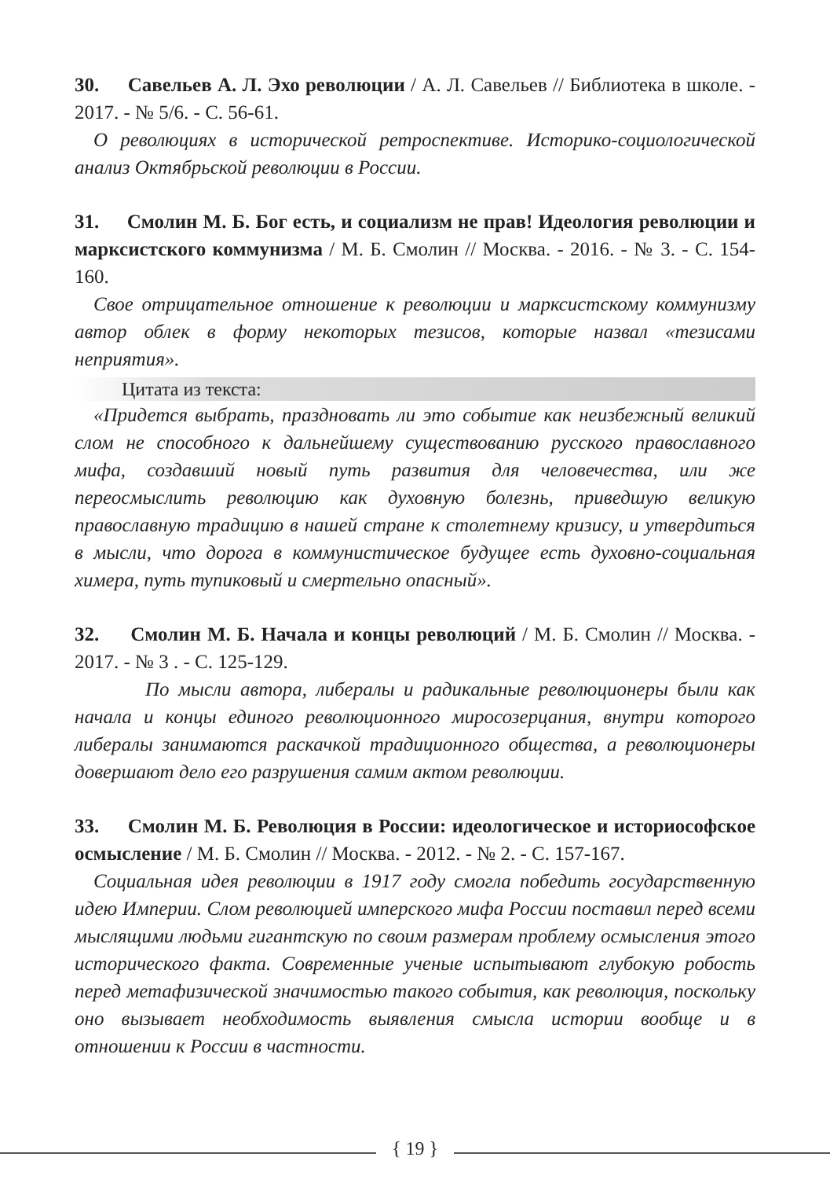30. Савельев А. Л. Эхо революции / А. Л. Савельев // Библиотека в школе. - 2017. - № 5/6. - С. 56-61.
О революциях в исторической ретроспективе. Историко-социологической анализ Октябрьской революции в России.
31. Смолин М. Б. Бог есть, и социализм не прав! Идеология революции и марксистского коммунизма / М. Б. Смолин // Москва. - 2016. - № 3. - С. 154-160.
Свое отрицательное отношение к революции и марксистскому коммунизму автор облек в форму некоторых тезисов, которые назвал «тезисами неприятия».
Цитата из текста:
«Придется выбрать, праздновать ли это событие как неизбежный великий слом не способного к дальнейшему существованию русского православного мифа, создавший новый путь развития для человечества, или же переосмыслить революцию как духовную болезнь, приведшую великую православную традицию в нашей стране к столетнему кризису, и утвердиться в мысли, что дорога в коммунистическое будущее есть духовно-социальная химера, путь тупиковый и смертельно опасный».
32. Смолин М. Б. Начала и концы революций / М. Б. Смолин // Москва. - 2017. - № 3 . - С. 125-129.
По мысли автора, либералы и радикальные революционеры были как начала и концы единого революционного миросозерцания, внутри которого либералы занимаются раскачкой традиционного общества, а революционеры довершают дело его разрушения самим актом революции.
33. Смолин М. Б. Революция в России: идеологическое и историософское осмысление / М. Б. Смолин // Москва. - 2012. - № 2. - С. 157-167.
Социальная идея революции в 1917 году смогла победить государственную идею Империи. Слом революцией имперского мифа России поставил перед всеми мыслящими людьми гигантскую по своим размерам проблему осмысления этого исторического факта. Современные ученые испытывают глубокую робость перед метафизической значимостью такого события, как революция, поскольку оно вызывает необходимость выявления смысла истории вообще и в отношении к России в частности.
{ 19 }